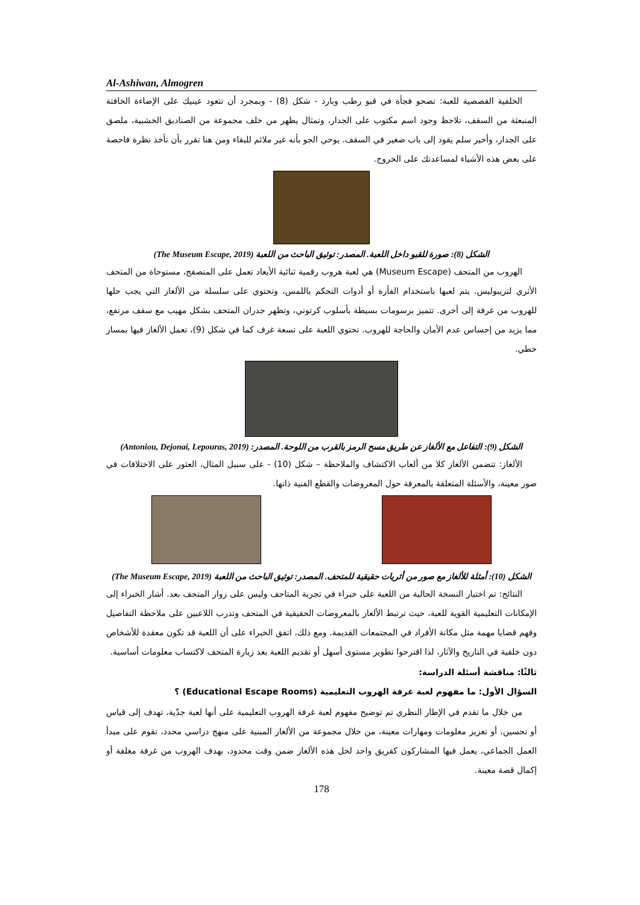Al-Ashiwan, Almogren
الخلفية القصصية للعبة: تصحو فجأة في قبو رطب وبارد - شكل (8) - وبمجرد أن تتعود عينيك على الإضاءة الخافتة المنبعثة من السقف، تلاحظ وجود اسم مكتوب على الجدار، وتمثال يظهر من خلف مجموعة من الصناديق الخشبية، ملصق على الجدار، وأخير سلم يقود إلى باب صغير في السقف. يوحي الجو بأنه غير ملائم للبقاء ومن هنا تقرر بأن تأخذ نظرة فاحصة على بعض هذه الأشياء لمساعدتك على الخروج.
الشكل (8): صورة للقبو داخل اللعبة. المصدر: توثيق الباحث من اللعبة (The Museum Escape, 2019)
الهروب من المتحف (Museum Escape) هي لعبة هروب رقمية ثنائية الأبعاد تعمل على المتصفح، مستوحاة من المتحف الأثري لتريبوليس. يتم لعبها باستخدام الفأرة أو أدوات التحكم باللمس، وتحتوي على سلسلة من الألغاز التي يجب حلها للهروب من غرفة إلى أخرى. تتميز برسومات بسيطة بأسلوب كرتوني، وتظهر جدران المتحف بشكل مهيب مع سقف مرتفع، مما يزيد من إحساس عدم الأمان والحاجة للهروب. تحتوي اللعبة على تسعة غرف كما في شكل (9)، تعمل الألغاز فيها بمسار خطي.
الشكل (9): التفاعل مع الألغاز عن طريق مسح الرمز بالقرب من اللوحة. المصدر: (Antoniou, Dejonai, Lepouras, 2019)
الألغاز: تتضمن الألغاز كلا من ألعاب الاكتشاف والملاحظة – شكل (10) - على سبيل المثال، العثور على الاختلافات في صور معينة، والأسئلة المتعلقة بالمعرفة حول المعروضات والقطع الفنية ذاتها.
الشكل (10): أمثلة للألغاز مع صور من أثريات حقيقية للمتحف. المصدر: توثيق الباحث من اللعبة (The Museum Escape, 2019)
النتائج: تم اختبار النسخة الحالية من اللعبة على خبراء في تجربة المتاحف وليس على زوار المتحف بعد. أشار الخبراء إلى الإمكانات التعليمية القوية للعبة، حيث ترتبط الألغاز بالمعروضات الحقيقية في المتحف وتدرب اللاعبين على ملاحظة التفاصيل وفهم قضايا مهمة مثل مكانة الأفراد في المجتمعات القديمة. ومع ذلك، اتفق الخبراء على أن اللعبة قد تكون معقدة للأشخاص دون خلفية في التاريخ والآثار، لذا اقترحوا تطوير مستوى أسهل أو تقديم اللعبة بعد زيارة المتحف لاكتساب معلومات أساسية.
ثالثًا: مناقشة أسئلة الدراسة:
السؤال الأول: ما مفهوم لعبة غرفة الهروب التعليمية (Educational Escape Rooms) ؟
من خلال ما تقدم في الإطار النظري تم توضيح مفهوم لعبة غرفة الهروب التعليمية على أنها لعبة جدّية، تهدف إلى قياس أو تحسين، أو تعزيز معلومات ومهارات معينة، من خلال مجموعة من الألغاز المبنية على منهج دراسي محدد، تقوم على مبدأ العمل الجماعي، يعمل فيها المشاركون كفريق واحد لحل هذه الألغاز ضمن وقت محدود، بهدف الهروب من غرفة مغلقة أو إكمال قصة معينة.
178